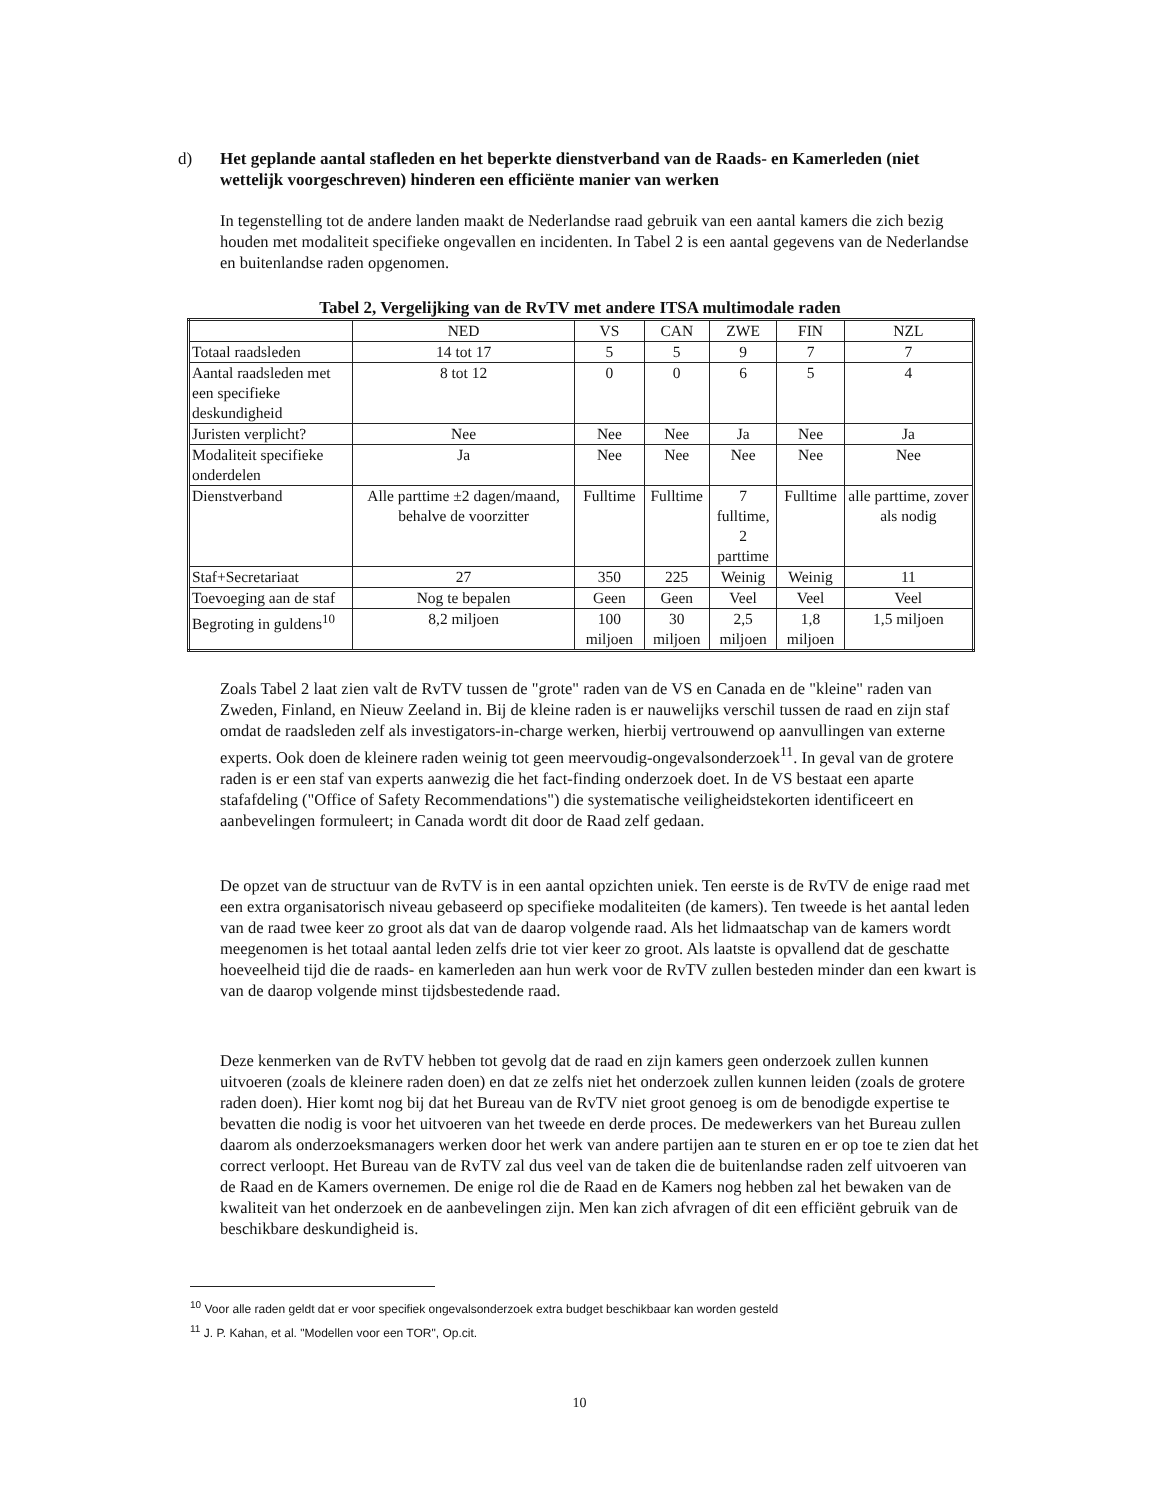d)
Het geplande aantal stafleden en het beperkte dienstverband van de Raads- en Kamerleden (niet wettelijk voorgeschreven) hinderen een efficiënte manier van werken
In tegenstelling tot de andere landen maakt de Nederlandse raad gebruik van een aantal kamers die zich bezig houden met modaliteit specifieke ongevallen en incidenten. In Tabel 2 is een aantal gegevens van de Nederlandse en buitenlandse raden opgenomen.
Tabel 2, Vergelijking van de RvTV met andere ITSA multimodale raden
| | NED | VS | CAN | ZWE | FIN | NZL |
| Totaal raadsleden | 14 tot 17 | 5 | 5 | 9 | 7 | 7 |
| Aantal raadsleden met een specifieke deskundigheid | 8 tot 12 | 0 | 0 | 6 | 5 | 4 |
| Juristen verplicht? | Nee | Nee | Nee | Ja | Nee | Ja |
| Modaliteit specifieke onderdelen | Ja | Nee | Nee | Nee | Nee | Nee |
| Dienstverband | Alle parttime ±2 dagen/maand, behalve de voorzitter | Fulltime | Fulltime | 7 fulltime, 2 parttime | Fulltime | alle parttime, zover als nodig |
| Staf+Secretariaat | 27 | 350 | 225 | Weinig | Weinig | 11 |
| Toevoeging aan de staf | Nog te bepalen | Geen | Geen | Veel | Veel | Veel |
| Begroting in guldens<sup>10</sup> | 8,2 miljoen | 100 miljoen | 30 miljoen | 2,5 miljoen | 1,8 miljoen | 1,5 miljoen |
Zoals Tabel 2 laat zien valt de RvTV tussen de "grote" raden van de VS en Canada en de "kleine" raden van Zweden, Finland, en Nieuw Zeeland in. Bij de kleine raden is er nauwelijks verschil tussen de raad en zijn staf omdat de raadsleden zelf als investigators-in-charge werken, hierbij vertrouwend op aanvullingen van externe experts. Ook doen de kleinere raden weinig tot geen meervoudig-ongevalsonderzoek<sup>11</sup>. In geval van de grotere raden is er een staf van experts aanwezig die het fact-finding onderzoek doet. In de VS bestaat een aparte stafafdeling ("Office of Safety Recommendations") die systematische veiligheidstekorten identificeert en aanbevelingen formuleert; in Canada wordt dit door de Raad zelf gedaan.
De opzet van de structuur van de RvTV is in een aantal opzichten uniek. Ten eerste is de RvTV de enige raad met een extra organisatorisch niveau gebaseerd op specifieke modaliteiten (de kamers). Ten tweede is het aantal leden van de raad twee keer zo groot als dat van de daarop volgende raad. Als het lidmaatschap van de kamers wordt meegenomen is het totaal aantal leden zelfs drie tot vier keer zo groot. Als laatste is opvallend dat de geschatte hoeveelheid tijd die de raads- en kamerleden aan hun werk voor de RvTV zullen besteden minder dan een kwart is van de daarop volgende minst tijdsbestedende raad.
Deze kenmerken van de RvTV hebben tot gevolg dat de raad en zijn kamers geen onderzoek zullen kunnen uitvoeren (zoals de kleinere raden doen) en dat ze zelfs niet het onderzoek zullen kunnen leiden (zoals de grotere raden doen). Hier komt nog bij dat het Bureau van de RvTV niet groot genoeg is om de benodigde expertise te bevatten die nodig is voor het uitvoeren van het tweede en derde proces. De medewerkers van het Bureau zullen daarom als onderzoeksmanagers werken door het werk van andere partijen aan te sturen en er op toe te zien dat het correct verloopt. Het Bureau van de RvTV zal dus veel van de taken die de buitenlandse raden zelf uitvoeren van de Raad en de Kamers overnemen. De enige rol die de Raad en de Kamers nog hebben zal het bewaken van de kwaliteit van het onderzoek en de aanbevelingen zijn. Men kan zich afvragen of dit een efficiënt gebruik van de beschikbare deskundigheid is.
<sup>10</sup> Voor alle raden geldt dat er voor specifiek ongevalsonderzoek extra budget beschikbaar kan worden gesteld
<sup>11</sup> J. P. Kahan, et al. "Modellen voor een TOR", Op.cit.
10